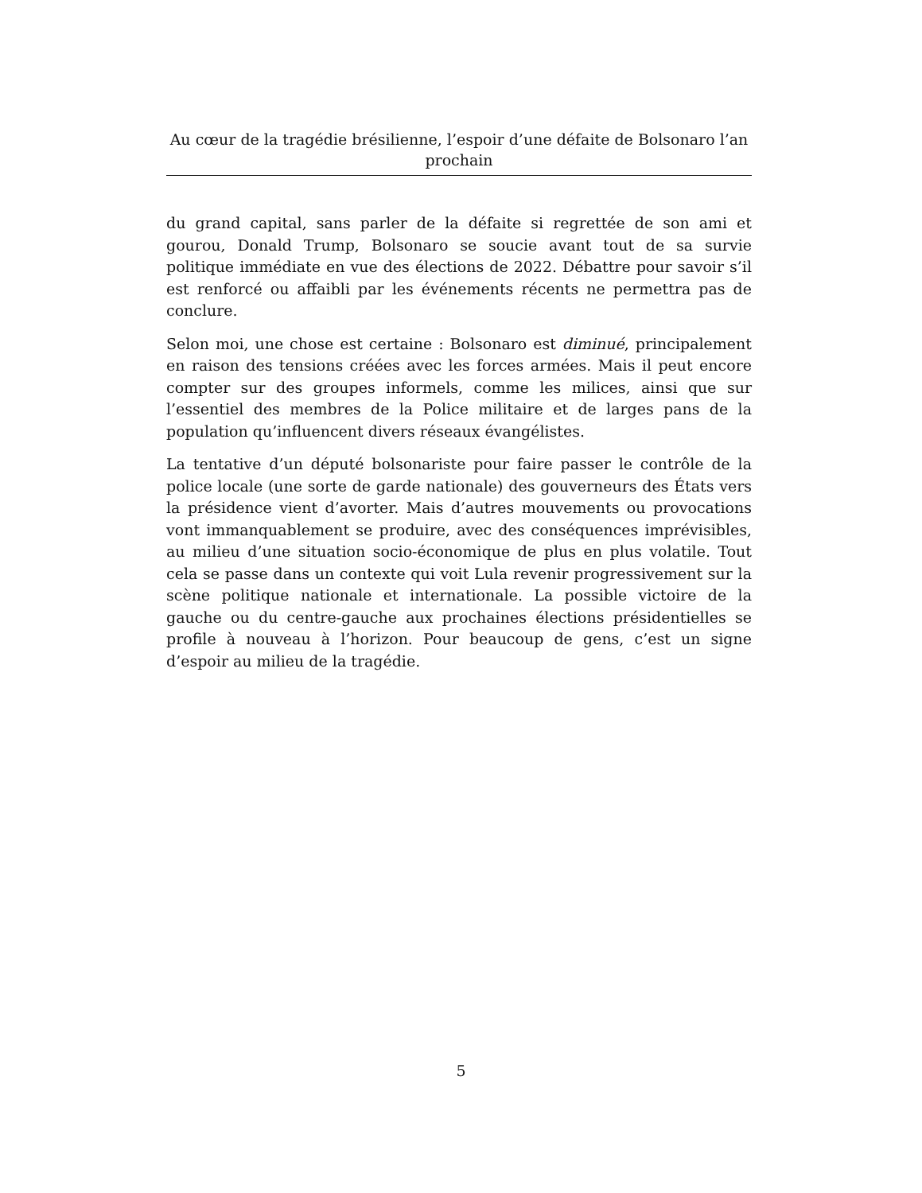Au cœur de la tragédie brésilienne, l’espoir d’une défaite de Bolsonaro l’an prochain
du grand capital, sans parler de la défaite si regrettée de son ami et gourou, Donald Trump, Bolsonaro se soucie avant tout de sa survie politique immédiate en vue des élections de 2022. Débattre pour savoir s’il est renforcé ou affaibli par les événements récents ne permettra pas de conclure.
Selon moi, une chose est certaine : Bolsonaro est diminué, principalement en raison des tensions créées avec les forces armées. Mais il peut encore compter sur des groupes informels, comme les milices, ainsi que sur l’essentiel des membres de la Police militaire et de larges pans de la population qu’influencent divers réseaux évangélistes.
La tentative d’un député bolsonariste pour faire passer le contrôle de la police locale (une sorte de garde nationale) des gouverneurs des États vers la présidence vient d’avorter. Mais d’autres mouvements ou provocations vont immanquablement se produire, avec des conséquences imprévisibles, au milieu d’une situation socio-économique de plus en plus volatile. Tout cela se passe dans un contexte qui voit Lula revenir progressivement sur la scène politique nationale et internationale. La possible victoire de la gauche ou du centre-gauche aux prochaines élections présidentielles se profile à nouveau à l’horizon. Pour beaucoup de gens, c’est un signe d’espoir au milieu de la tragédie.
5